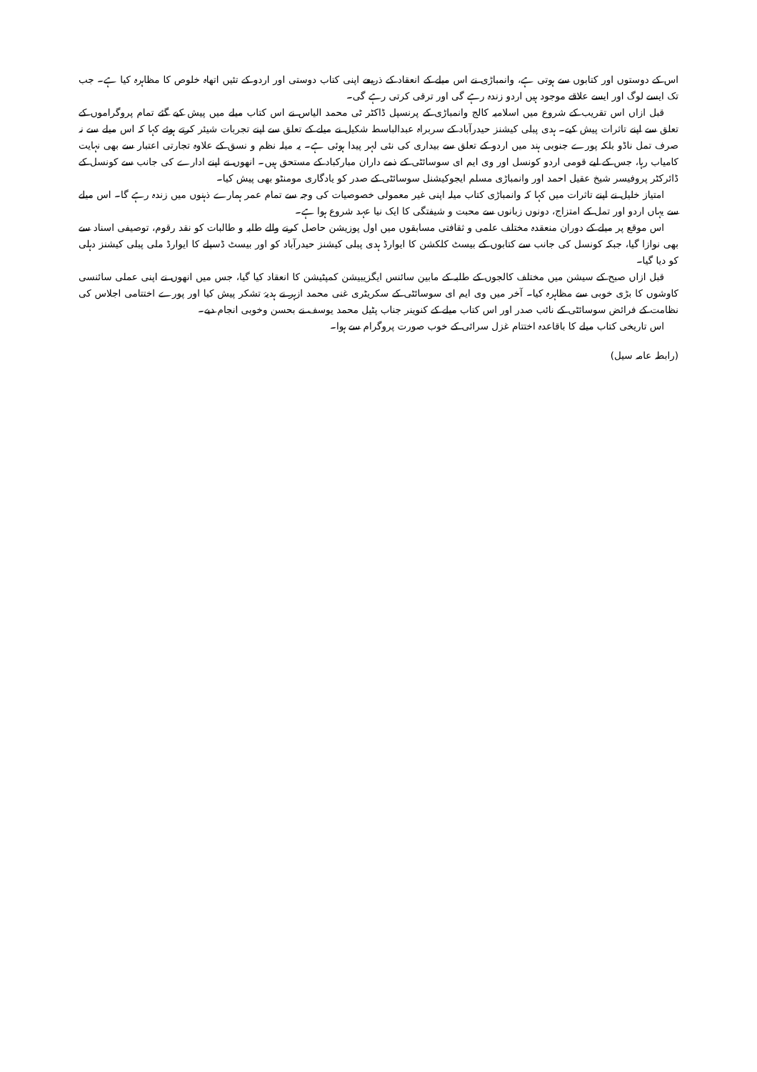اس کے دوستوں اور کتابوں سے ہوتی ہے، وانمباڑی نے اس میلے کے انعقاد کے ذریعے اپنی کتاب دوستی اور اردو کے تئیں اتھاہ خلوص کا مظاہرہ کیا ہے۔ جب تک ایسے لوگ اور ایسے علاقے موجود ہیں اردو زندہ رہے گی اور ترقی کرتی رہے گی۔
قبل ازاں اس تقریب کے شروع میں اسلامیہ کالج وانمباڑی کے پرنسپل ڈاکٹر ٹی محمد الیاس نے اس کتاب میلے میں پیش کیے گئے تمام پروگراموں کے تعلق سے اپنے تاثرات پیش کیے۔ ہدی پبلی کیشنز حیدرآباد کے سربراہ عبدالباسط شکیل نے میلے کے تعلق سے اپنے تجربات شیئر کرتے ہوئے کہا کہ اس میلے سے نہ صرف تمل ناڈو بلکہ پورے جنوبی ہند میں اردو کے تعلق سے بیداری کی نئی لہر پیدا ہوئی ہے۔ یہ میلہ نظم و نسق کے علاوہ تجارتی اعتبار سے بھی نہایت کامیاب رہا، جس کے لیے قومی اردو کونسل اور وی ایم ای سوسائٹی کے ذمے داران مبارکباد کے مستحق ہیں۔ انھوں نے اپنے ادارے کی جانب سے کونسل کے ڈائرکٹر پروفیسر شیخ عقیل احمد اور وانمباڑی مسلم ایجوکیشنل سوسائٹی کے صدر کو یادگاری مومنٹو بھی پیش کیا۔
امتیاز خلیل نے اپنے تاثرات میں کہا کہ وانمباڑی کتاب میلہ اپنی غیر معمولی خصوصیات کی وجہ سے تمام عمر ہمارے ذہنوں میں زندہ رہے گا۔ اس میلے سے یہاں اردو اور تمل کے امتزاج، دونوں زبانوں سے محبت و شیفتگی کا ایک نیا عہد شروع ہوا ہے۔
اس موقع پر میلے کے دوران منعقدہ مختلف علمی و ثقافتی مسابقوں میں اول پوزیشن حاصل کرنے والے طلبہ و طالبات کو نقد رقوم، توصیفی اسناد سے بھی نوازا گیا، جبکہ کونسل کی جانب سے کتابوں کے بیسٹ کلکشن کا ایوارڈ ہدی پبلی کیشنز حیدرآباد کو اور بیسٹ ڈسپلے کا ایوارڈ ملی پبلی کیشنز دہلی کو دیا گیا۔
قبل ازاں صبح کے سیشن میں مختلف کالجوں کے طلبہ کے مابین سائنس ایگزیبیشن کمپٹیشن کا انعقاد کیا گیا، جس میں انھوں نے اپنی عملی سائنسی کاوشوں کا بڑی خوبی سے مظاہرہ کیا۔ آخر میں وی ایم ای سوسائٹی کے سکریٹری غنی محمد ازہر نے ہدیۂ تشکر پیش کیا اور پورے اختتامی اجلاس کی نظامت کے فرائض سوسائٹی کے نائب صدر اور اس کتاب میلے کے کنوینر جناب پٹیل محمد یوسف نے بحسن وخوبی انجام دیے۔
اس تاریخی کتاب میلے کا باقاعدہ اختتام غزل سرائی کے خوب صورت پروگرام سے ہوا۔
(رابطہ عامہ سیل)